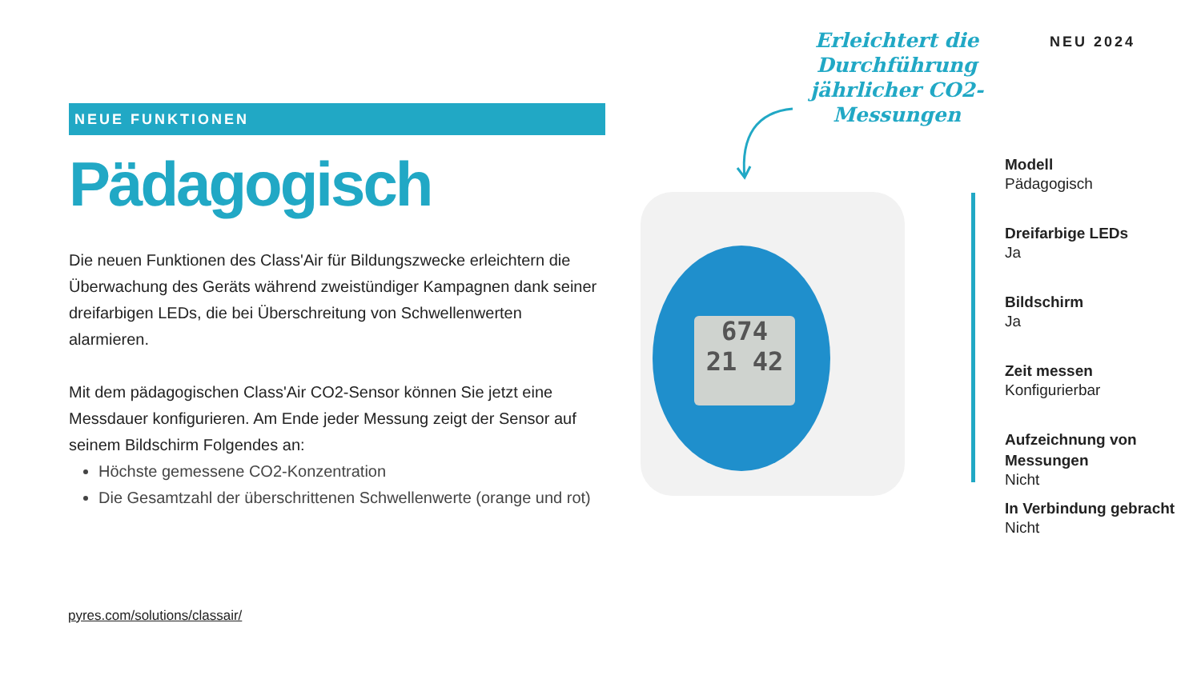NEUE FUNKTIONEN
Pädagogisch
Die neuen Funktionen des Class'Air für Bildungszwecke erleichtern die Überwachung des Geräts während zweistündiger Kampagnen dank seiner dreifarbigen LEDs, die bei Überschreitung von Schwellenwerten alarmieren.
Mit dem pädagogischen Class'Air CO2-Sensor können Sie jetzt eine Messdauer konfigurieren. Am Ende jeder Messung zeigt der Sensor auf seinem Bildschirm Folgendes an:
Höchste gemessene CO2-Konzentration
Die Gesamtzahl der überschrittenen Schwellenwerte (orange und rot)
pyres.com/solutions/classair/
Erleichtert die Durchführung jährlicher CO2-Messungen
NEU 2024
674
21 42
Modell
Pädagogisch
Dreifarbige LEDs
Ja
Bildschirm
Ja
Zeit messen
Konfigurierbar
Aufzeichnung von Messungen
Nicht
In Verbindung gebracht
Nicht